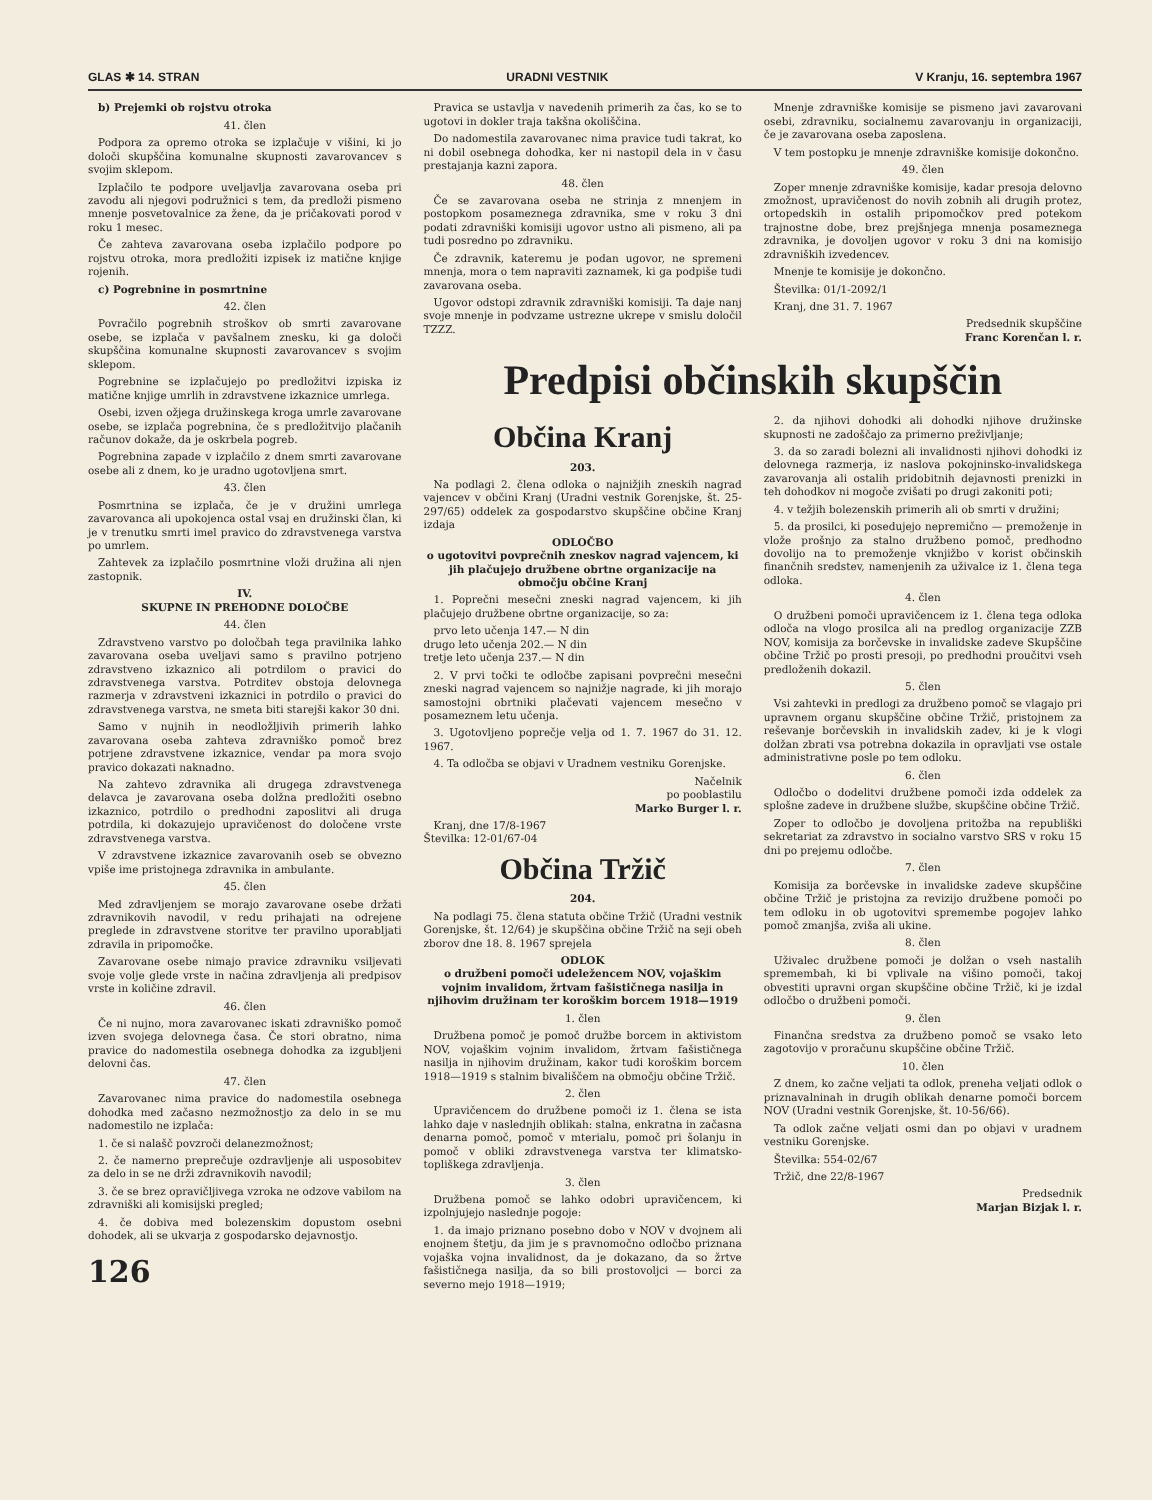GLAS ✱ 14. STRAN URADNI VESTNIK V Kranju, 16. septembra 1967
b) Prejemki ob rojstvu otroka
41. člen
Podpora za opremo otroka se izplačuje v višini, ki jo določi skupščina komunalne skupnosti zavarovancev s svojim sklepom.
Izplačilo te podpore uveljavlja zavarovana oseba pri zavodu ali njegovi podružnici s tem, da predloži pismeno mnenje posvetovalnice za žene, da je pričakovati porod v roku 1 mesec.
Če zahteva zavarovana oseba izplačilo podpore po rojstvu otroka, mora predložiti izpisek iz matične knjige rojenih.
c) Pogrebnine in posmrtnine
42. člen
Povračilo pogrebnih stroškov ob smrti zavarovane osebe, se izplača v pavšalnem znesku, ki ga določi skupščina komunalne skupnosti zavarovancev s svojim sklepom.
Pogrebnine se izplačujejo po predložitvi izpiska iz matične knjige umrlih in zdravstvene izkaznice umrlega.
Osebi, izven ožjega družinskega kroga umrle zavarovane osebe, se izplača pogrebnina, če s predložitvijo plačanih računov dokaže, da je oskrbela pogreb.
Pogrebnina zapade v izplačilo z dnem smrti zavarovane osebe ali z dnem, ko je uradno ugotovljena smrt.
43. člen
Posmrtnina se izplača, če je v družini umrlega zavarovanca ali upokojenca ostal vsaj en družinski član, ki je v trenutku smrti imel pravico do zdravstvenega varstva po umrlem.
Zahtevek za izplačilo posmrtnine vloži družina ali njen zastopnik.
IV.
SKUPNE IN PREHODNE DOLOČBE
44. člen
Zdravstveno varstvo po določbah tega pravilnika lahko zavarovana oseba uveljavi samo s pravilno potrjeno zdravstveno izkaznico ali potrdilom o pravici do zdravstvenega varstva. Potrditev obstoja delovnega razmerja v zdravstveni izkaznici in potrdilo o pravici do zdravstvenega varstva, ne smeta biti starejši kakor 30 dni.
Samo v nujnih in neodložljivih primerih lahko zavarovana oseba zahteva zdravniško pomoč brez potrjene zdravstvene izkaznice, vendar pa mora svojo pravico dokazati naknadno.
Na zahtevo zdravnika ali drugega zdravstvenega delavca je zavarovana oseba dolžna predložiti osebno izkaznico, potrdilo o predhodni zaposlitvi ali druga potrdila, ki dokazujejo upravičenost do določene vrste zdravstvenega varstva.
V zdravstvene izkaznice zavarovanih oseb se obvezno vpiše ime pristojnega zdravnika in ambulante.
45. člen
Med zdravljenjem se morajo zavarovane osebe držati zdravnikovih navodil, v redu prihajati na odrejene preglede in zdravstvene storitve ter pravilno uporabljati zdravila in pripomočke.
Zavarovane osebe nimajo pravice zdravniku vsiljevati svoje volje glede vrste in načina zdravljenja ali predpisov vrste in količine zdravil.
46. člen
Če ni nujno, mora zavarovanec iskati zdravniško pomoč izven svojega delovnega časa. Če stori obratno, nima pravice do nadomestila osebnega dohodka za izgubljeni delovni čas.
47. člen
Zavarovanec nima pravice do nadomestila osebnega dohodka med začasno nezmožnostjo za delo in se mu nadomestilo ne izplača:
1. če si nalašč povzroči delanezmožnost;
2. če namerno preprečuje ozdravljenje ali usposobitev za delo in se ne drži zdravnikovih navodil;
3. če se brez opravičljivega vzroka ne odzove vabilom na zdravniški ali komisijski pregled;
4. če dobiva med bolezenskim dopustom osebni dohodek, ali se ukvarja z gospodarsko dejavnostjo.
126
Pravica se ustavlja v navedenih primerih za čas, ko se to ugotovi in dokler traja takšna okoliščina.
Do nadomestila zavarovanec nima pravice tudi takrat, ko ni dobil osebnega dohodka, ker ni nastopil dela in v času prestajanja kazni zapora.
48. člen
Če se zavarovana oseba ne strinja z mnenjem in postopkom posameznega zdravnika, sme v roku 3 dni podati zdravniški komisiji ugovor ustno ali pismeno, ali pa tudi posredno po zdravniku.
Če zdravnik, kateremu je podan ugovor, ne spremeni mnenja, mora o tem napraviti zaznamek, ki ga podpiše tudi zavarovana oseba.
Ugovor odstopi zdravnik zdravniški komisiji. Ta daje nanj svoje mnenje in podvzame ustrezne ukrepe v smislu določil TZZZ.
Mnenje zdravniške komisije se pismeno javi zavarovani osebi, zdravniku, socialnemu zavarovanju in organizaciji, če je zavarovana oseba zaposlena.
V tem postopku je mnenje zdravniške komisije dokončno.
49. člen
Zoper mnenje zdravniške komisije, kadar presoja delovno zmožnost, upravičenost do novih zobnih ali drugih protez, ortopedskih in ostalih pripomočkov pred potekom trajnostne dobe, brez prejšnjega mnenja posameznega zdravnika, je dovoljen ugovor v roku 3 dni na komisijo zdravniških izvedencev.
Mnenje te komisije je dokončno.
Številka: 01/1-2092/1
Kranj, dne 31. 7. 1967
Predsednik skupščine
Franc Korenčan l. r.
Predpisi občinskih skupščin
Občina Kranj
203.
Na podlagi 2. člena odloka o najnižjih zneskih nagrad vajencev v občini Kranj (Uradni vestnik Gorenjske, št. 25-297/65) oddelek za gospodarstvo skupščine občine Kranj izdaja
ODLOČBO
o ugotovitvi povprečnih zneskov nagrad vajencem, ki jih plačujejo družbene obrtne organizacije na območju občine Kranj
1. Poprečni mesečni zneski nagrad vajencem, ki jih plačujejo družbene obrtne organizacije, so za:
prvo leto učenja 147.— N din
drugo leto učenja 202.— N din
tretje leto učenja 237.— N din
2. V prvi točki te odločbe zapisani povprečni mesečni zneski nagrad vajencem so najnižje nagrade, ki jih morajo samostojni obrtniki plačevati vajencem mesečno v posameznem letu učenja.
3. Ugotovljeno poprečje velja od 1. 7. 1967 do 31. 12. 1967.
4. Ta odločba se objavi v Uradnem vestniku Gorenjske.
Načelnik
po pooblastilu
Marko Burger l. r.
Kranj, dne 17/8-1967
Številka: 12-01/67-04
Občina Tržič
204.
Na podlagi 75. člena statuta občine Tržič (Uradni vestnik Gorenjske, št. 12/64) je skupščina občine Tržič na seji obeh zborov dne 18. 8. 1967 sprejela
ODLOK
o družbeni pomoči udeležencem NOV, vojaškim vojnim invalidom, žrtvam fašističnega nasilja in njihovim družinam ter koroškim borcem 1918—1919
1. člen
Družbena pomoč je pomoč družbe borcem in aktivistom NOV, vojaškim vojnim invalidom, žrtvam fašističnega nasilja in njihovim družinam, kakor tudi koroškim borcem 1918—1919 s stalnim bivališčem na območju občine Tržič.
2. člen
Upravičencem do družbene pomoči iz 1. člena se ista lahko daje v naslednjih oblikah: stalna, enkratna in začasna denarna pomoč, pomoč v mterialu, pomoč pri šolanju in pomoč v obliki zdravstvenega varstva ter klimatsko-topliškega zdravljenja.
3. člen
Družbena pomoč se lahko odobri upravičencem, ki izpolnjujejo naslednje pogoje:
1. da imajo priznano posebno dobo v NOV v dvojnem ali enojnem štetju, da jim je s pravnomočno odločbo priznana vojaška vojna invalidnost, da je dokazano, da so žrtve fašističnega nasilja, da so bili prostovoljci — borci za severno mejo 1918—1919;
2. da njihovi dohodki ali dohodki njihove družinske skupnosti ne zadoščajo za primerno preživljanje;
3. da so zaradi bolezni ali invalidnosti njihovi dohodki iz delovnega razmerja, iz naslova pokojninsko-invalidskega zavarovanja ali ostalih pridobitnih dejavnosti prenizki in teh dohodkov ni mogoče zvišati po drugi zakoniti poti;
4. v težjih bolezenskih primerih ali ob smrti v družini;
5. da prosilci, ki posedujejo nepremično — premoženje in vlože prošnjo za stalno družbeno pomoč, predhodno dovolijo na to premoženje vknjižbo v korist občinskih finančnih sredstev, namenjenih za uživalce iz 1. člena tega odloka.
4. člen
O družbeni pomoči upravičencem iz 1. člena tega odloka odloča na vlogo prosilca ali na predlog organizacije ZZB NOV, komisija za borčevske in invalidske zadeve Skupščine občine Tržič po prosti presoji, po predhodni proučitvi vseh predloženih dokazil.
5. člen
Vsi zahtevki in predlogi za družbeno pomoč se vlagajo pri upravnem organu skupščine občine Tržič, pristojnem za reševanje borčevskih in invalidskih zadev, ki je k vlogi dolžan zbrati vsa potrebna dokazila in opravljati vse ostale administrativne posle po tem odloku.
6. člen
Odločbo o dodelitvi družbene pomoči izda oddelek za splošne zadeve in družbene službe, skupščine občine Tržič.
Zoper to odločbo je dovoljena pritožba na republiški sekretariat za zdravstvo in socialno varstvo SRS v roku 15 dni po prejemu odločbe.
7. člen
Komisija za borčevske in invalidske zadeve skupščine občine Tržič je pristojna za revizijo družbene pomoči po tem odloku in ob ugotovitvi spremembe pogojev lahko pomoč zmanjša, zviša ali ukine.
8. člen
Uživalec družbene pomoči je dolžan o vseh nastalih spremembah, ki bi vplivale na višino pomoči, takoj obvestiti upravni organ skupščine občine Tržič, ki je izdal odločbo o družbeni pomoči.
9. člen
Finančna sredstva za družbeno pomoč se vsako leto zagotovijo v proračunu skupščine občine Tržič.
10. člen
Z dnem, ko začne veljati ta odlok, preneha veljati odlok o priznavalninah in drugih oblikah denarne pomoči borcem NOV (Uradni vestnik Gorenjske, št. 10-56/66).
Ta odlok začne veljati osmi dan po objavi v uradnem vestniku Gorenjske.
Številka: 554-02/67
Tržič, dne 22/8-1967
Predsednik
Marjan Bizjak l. r.